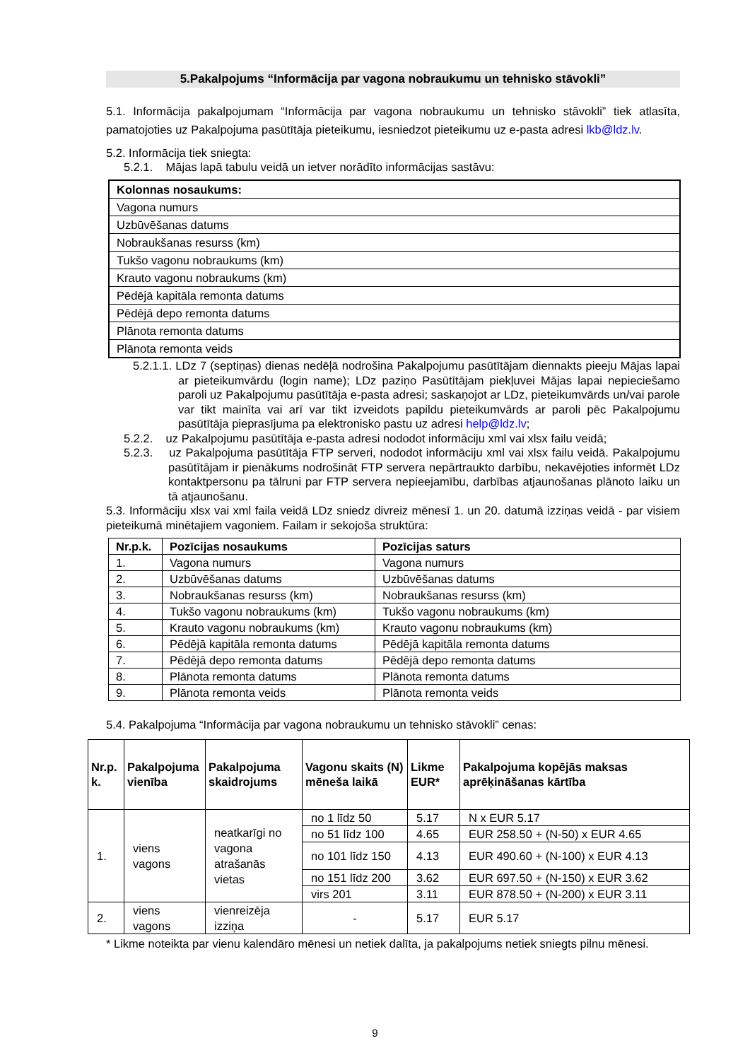5.Pakalpojums “Informācija par vagona nobraukumu un tehnisko stāvokli”
5.1. Informācija pakalpojumam “Informācija par vagona nobraukumu un tehnisko stāvokli” tiek atlasīta, pamatojoties uz Pakalpojuma pasūtītāja pieteikumu, iesniedzot pieteikumu uz e-pasta adresi lkb@ldz.lv.
5.2. Informācija tiek sniegta:
5.2.1. Mājas lapā tabulu veidā un ietver norādīto informācijas sastāvu:
| Kolonnas nosaukums: |
| --- |
| Vagona numurs |
| Uzbūvēšanas datums |
| Nobraukšanas resurss (km) |
| Tukšo vagonu nobraukums (km) |
| Krauto vagonu nobraukums (km) |
| Pēdējā kapitāla remonta datums |
| Pēdējā depo remonta datums |
| Plānota remonta datums |
| Plānota remonta veids |
5.2.1.1. LDz 7 (septiņas) dienas nedēļā nodrošina Pakalpojumu pasūtītājam diennakts pieeju Mājas lapai ar pieteikumvārdu (login name); LDz paziņo Pasūtītājam piekļuvei Mājas lapai nepieciešamo paroli uz Pakalpojumu pasūtītāja e-pasta adresi; saskaņojot ar LDz, pieteikumvārds un/vai parole var tikt mainīta vai arī var tikt izveidots papildu pieteikumvārds ar paroli pēc Pakalpojumu pasūtītāja pieprasījuma pa elektronisko pastu uz adresi help@ldz.lv;
5.2.2. uz Pakalpojumu pasūtītāja e-pasta adresi nododot informāciju xml vai xlsx failu veidā;
5.2.3. uz Pakalpojuma pasūtītāja FTP serveri, nododot informāciju xml vai xlsx failu veidā. Pakalpojumu pasūtītājam ir pienākums nodrošināt FTP servera nepārtraukto darbību, nekavējoties informēt LDz kontaktpersonu pa tālruni par FTP servera nepieejamību, darbības atjaunošanas plānoto laiku un tā atjaunošanu.
5.3. Informāciju xlsx vai xml faila veidā LDz sniedz divreiz mēnesī 1. un 20. datumā izziņas veidā - par visiem pieteikumā minētajiem vagoniem. Failam ir sekojoša struktūra:
| Nr.p.k. | Pozīcijas nosaukums | Pozīcijas saturs |
| --- | --- | --- |
| 1. | Vagona numurs | Vagona numurs |
| 2. | Uzbūvēšanas datums | Uzbūvēšanas datums |
| 3. | Nobraukšanas resurss (km) | Nobraukšanas resurss (km) |
| 4. | Tukšo vagonu nobraukums (km) | Tukšo vagonu nobraukums (km) |
| 5. | Krauto vagonu nobraukums (km) | Krauto vagonu nobraukums (km) |
| 6. | Pēdējā kapitāla remonta datums | Pēdējā kapitāla remonta datums |
| 7. | Pēdējā depo remonta datums | Pēdējā depo remonta datums |
| 8. | Plānota remonta datums | Plānota remonta datums |
| 9. | Plānota remonta veids | Plānota remonta veids |
5.4. Pakalpojuma “Informācija par vagona nobraukumu un tehnisko stāvokli” cenas:
| Nr.p. k. | Pakalpojuma vienība | Pakalpojuma skaidrojums | Vagonu skaits (N) mēneša laikā | Likme EUR* | Pakalpojuma kopējās maksas aprēķināšanas kārtība |
| --- | --- | --- | --- | --- | --- |
| 1. | viens vagons | neatkarīgi no vagona atrašanās vietas | no 1 līdz 50 | 5.17 | N x EUR 5.17 |
| | | | no 51 līdz 100 | 4.65 | EUR 258.50 + (N-50) x EUR 4.65 |
| | | | no 101 līdz 150 | 4.13 | EUR 490.60 + (N-100) x EUR 4.13 |
| | | | no 151 līdz 200 | 3.62 | EUR 697.50 + (N-150) x EUR 3.62 |
| | | | virs 201 | 3.11 | EUR 878.50 + (N-200) x EUR 3.11 |
| 2. | viens vagons | vienreizēja izziņa | - | 5.17 | EUR 5.17 |
* Likme noteikta par vienu kalendāro mēnesi un netiek dalīta, ja pakalpojums netiek sniegts pilnu mēnesi.
9